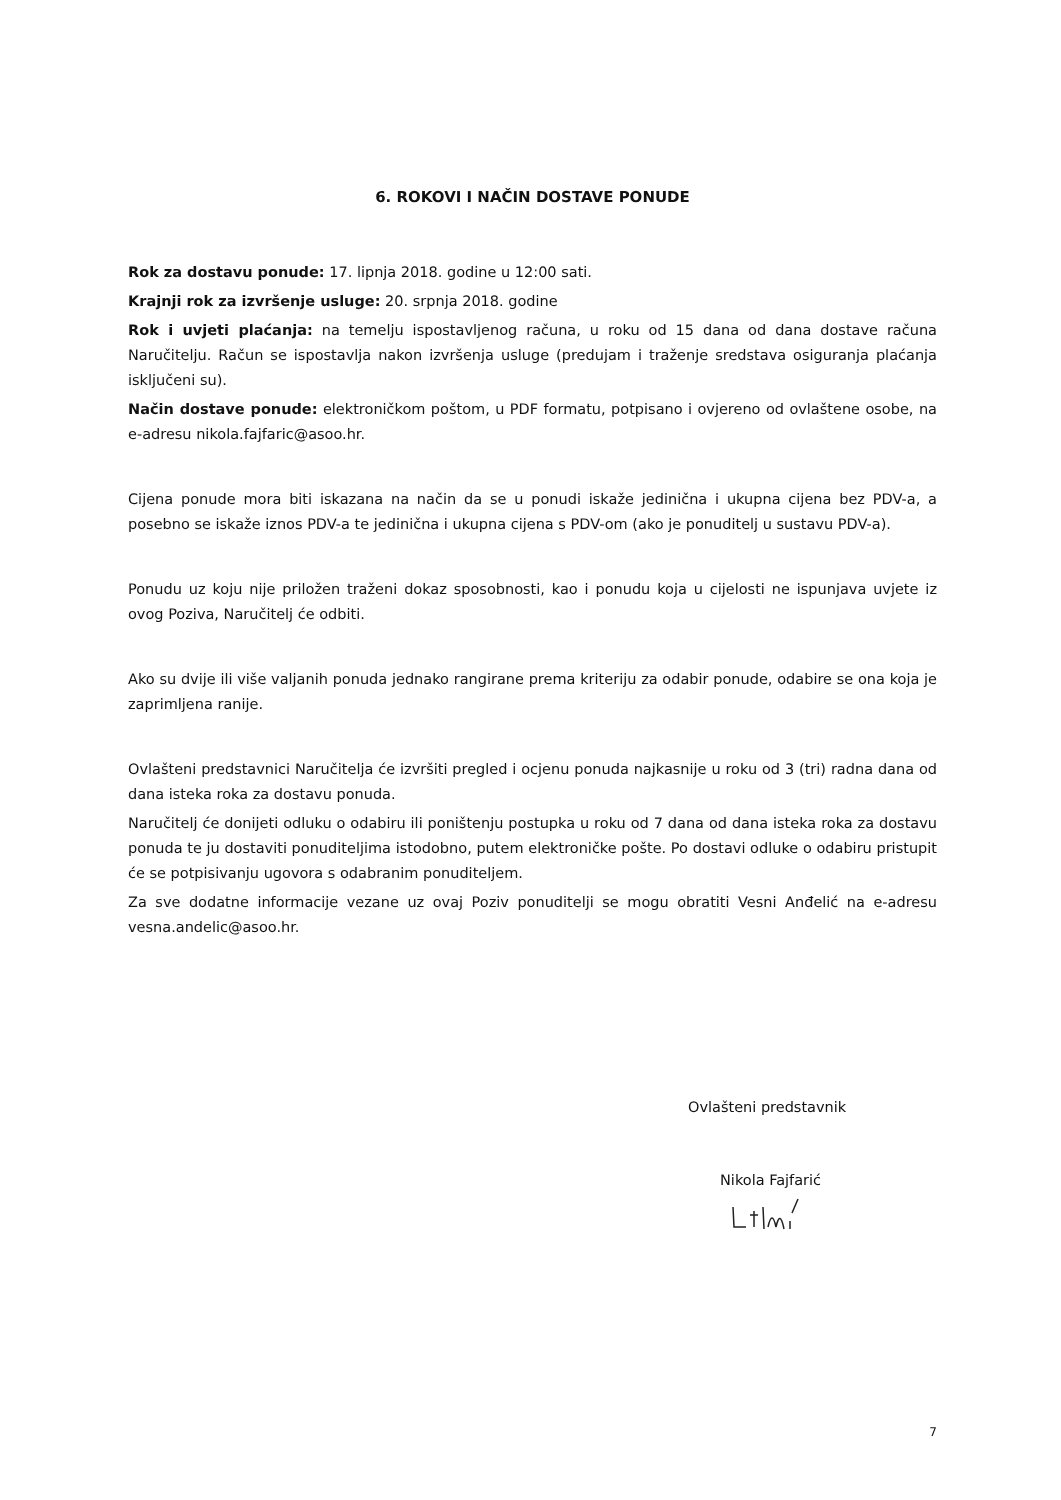6. ROKOVI I NAČIN DOSTAVE PONUDE
Rok za dostavu ponude: 17. lipnja 2018. godine u 12:00 sati.
Krajnji rok za izvršenje usluge: 20. srpnja 2018. godine
Rok i uvjeti plaćanja: na temelju ispostavljenog računa, u roku od 15 dana od dana dostave računa Naručitelju. Račun se ispostavlja nakon izvršenja usluge (predujam i traženje sredstava osiguranja plaćanja isključeni su).
Način dostave ponude: elektroničkom poštom, u PDF formatu, potpisano i ovjereno od ovlaštene osobe, na e-adresu nikola.fajfaric@asoo.hr.
Cijena ponude mora biti iskazana na način da se u ponudi iskaže jedinična i ukupna cijena bez PDV-a, a posebno se iskaže iznos PDV-a te jedinična i ukupna cijena s PDV-om (ako je ponuditelj u sustavu PDV-a).
Ponudu uz koju nije priložen traženi dokaz sposobnosti, kao i ponudu koja u cijelosti ne ispunjava uvjete iz ovog Poziva, Naručitelj će odbiti.
Ako su dvije ili više valjanih ponuda jednako rangirane prema kriteriju za odabir ponude, odabire se ona koja je zaprimljena ranije.
Ovlašteni predstavnici Naručitelja će izvršiti pregled i ocjenu ponuda najkasnije u roku od 3 (tri) radna dana od dana isteka roka za dostavu ponuda.
Naručitelj će donijeti odluku o odabiru ili poništenju postupka u roku od 7 dana od dana isteka roka za dostavu ponuda te ju dostaviti ponuditeljima istodobno, putem elektroničke pošte. Po dostavi odluke o odabiru pristupit će se potpisivanju ugovora s odabranim ponuditeljem.
Za sve dodatne informacije vezane uz ovaj Poziv ponuditelji se mogu obratiti Vesni Anđelić na e-adresu vesna.andelic@asoo.hr.
Ovlašteni predstavnik
Nikola Fajfarić
7